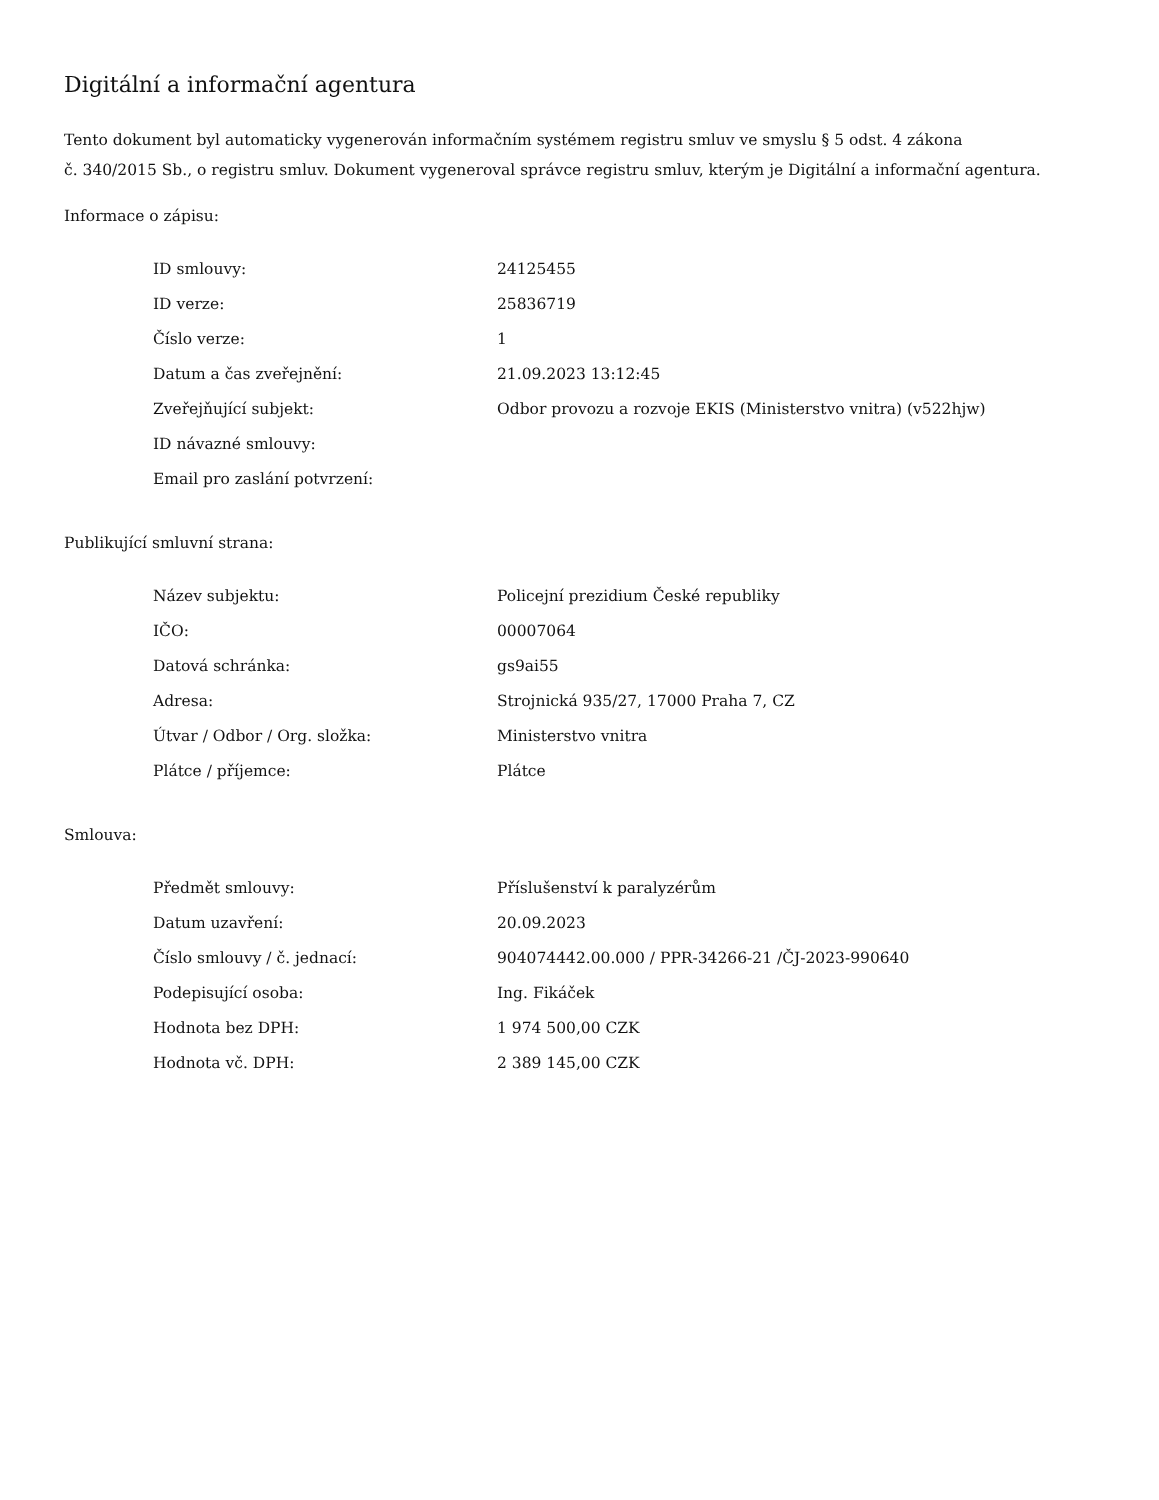Digitální a informační agentura
Tento dokument byl automaticky vygenerován informačním systémem registru smluv ve smyslu § 5 odst. 4 zákona
č. 340/2015 Sb., o registru smluv. Dokument vygeneroval správce registru smluv, kterým je Digitální a informační agentura.
Informace o zápisu:
| ID smlouvy: | 24125455 |
| ID verze: | 25836719 |
| Číslo verze: | 1 |
| Datum a čas zveřejnění: | 21.09.2023 13:12:45 |
| Zveřejňující subjekt: | Odbor provozu a rozvoje EKIS (Ministerstvo vnitra) (v522hjw) |
| ID návazné smlouvy: | |
| Email pro zaslání potvrzení: | |
Publikující smluvní strana:
| Název subjektu: | Policejní prezidium České republiky |
| IČO: | 00007064 |
| Datová schránka: | gs9ai55 |
| Adresa: | Strojnická 935/27, 17000 Praha 7, CZ |
| Útvar / Odbor / Org. složka: | Ministerstvo vnitra |
| Plátce / příjemce: | Plátce |
Smlouva:
| Předmět smlouvy: | Příslušenství k paralyzérům |
| Datum uzavření: | 20.09.2023 |
| Číslo smlouvy / č. jednací: | 904074442.00.000 / PPR-34266-21 /ČJ-2023-990640 |
| Podepisující osoba: | Ing. Fikáček |
| Hodnota bez DPH: | 1 974 500,00 CZK |
| Hodnota vč. DPH: | 2 389 145,00 CZK |